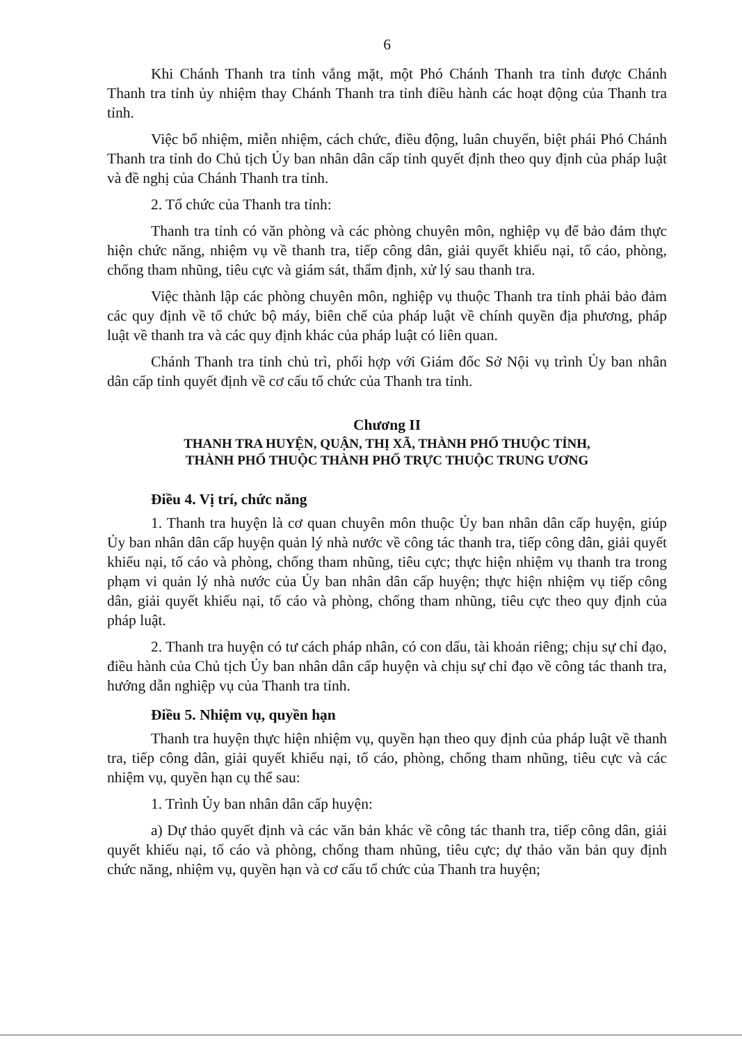6
Khi Chánh Thanh tra tỉnh vắng mặt, một Phó Chánh Thanh tra tỉnh được Chánh Thanh tra tỉnh ủy nhiệm thay Chánh Thanh tra tỉnh điều hành các hoạt động của Thanh tra tỉnh.
Việc bổ nhiệm, miễn nhiệm, cách chức, điều động, luân chuyển, biệt phái Phó Chánh Thanh tra tỉnh do Chủ tịch Ủy ban nhân dân cấp tỉnh quyết định theo quy định của pháp luật và đề nghị của Chánh Thanh tra tỉnh.
2. Tổ chức của Thanh tra tỉnh:
Thanh tra tỉnh có văn phòng và các phòng chuyên môn, nghiệp vụ để bảo đảm thực hiện chức năng, nhiệm vụ về thanh tra, tiếp công dân, giải quyết khiếu nại, tố cáo, phòng, chống tham nhũng, tiêu cực và giám sát, thẩm định, xử lý sau thanh tra.
Việc thành lập các phòng chuyên môn, nghiệp vụ thuộc Thanh tra tỉnh phải bảo đảm các quy định về tổ chức bộ máy, biên chế của pháp luật về chính quyền địa phương, pháp luật về thanh tra và các quy định khác của pháp luật có liên quan.
Chánh Thanh tra tỉnh chủ trì, phối hợp với Giám đốc Sở Nội vụ trình Ủy ban nhân dân cấp tỉnh quyết định về cơ cấu tổ chức của Thanh tra tỉnh.
Chương II
THANH TRA HUYỆN, QUẬN, THỊ XÃ, THÀNH PHỐ THUỘC TỈNH,
THÀNH PHỐ THUỘC THÀNH PHỐ TRỰC THUỘC TRUNG ƯƠNG
Điều 4. Vị trí, chức năng
1. Thanh tra huyện là cơ quan chuyên môn thuộc Ủy ban nhân dân cấp huyện, giúp Ủy ban nhân dân cấp huyện quản lý nhà nước về công tác thanh tra, tiếp công dân, giải quyết khiếu nại, tố cáo và phòng, chống tham nhũng, tiêu cực; thực hiện nhiệm vụ thanh tra trong phạm vi quản lý nhà nước của Ủy ban nhân dân cấp huyện; thực hiện nhiệm vụ tiếp công dân, giải quyết khiếu nại, tố cáo và phòng, chống tham nhũng, tiêu cực theo quy định của pháp luật.
2. Thanh tra huyện có tư cách pháp nhân, có con dấu, tài khoản riêng; chịu sự chỉ đạo, điều hành của Chủ tịch Ủy ban nhân dân cấp huyện và chịu sự chỉ đạo về công tác thanh tra, hướng dẫn nghiệp vụ của Thanh tra tỉnh.
Điều 5. Nhiệm vụ, quyền hạn
Thanh tra huyện thực hiện nhiệm vụ, quyền hạn theo quy định của pháp luật về thanh tra, tiếp công dân, giải quyết khiếu nại, tố cáo, phòng, chống tham nhũng, tiêu cực và các nhiệm vụ, quyền hạn cụ thể sau:
1. Trình Ủy ban nhân dân cấp huyện:
a) Dự thảo quyết định và các văn bản khác về công tác thanh tra, tiếp công dân, giải quyết khiếu nại, tố cáo và phòng, chống tham nhũng, tiêu cực; dự thảo văn bản quy định chức năng, nhiệm vụ, quyền hạn và cơ cấu tổ chức của Thanh tra huyện;